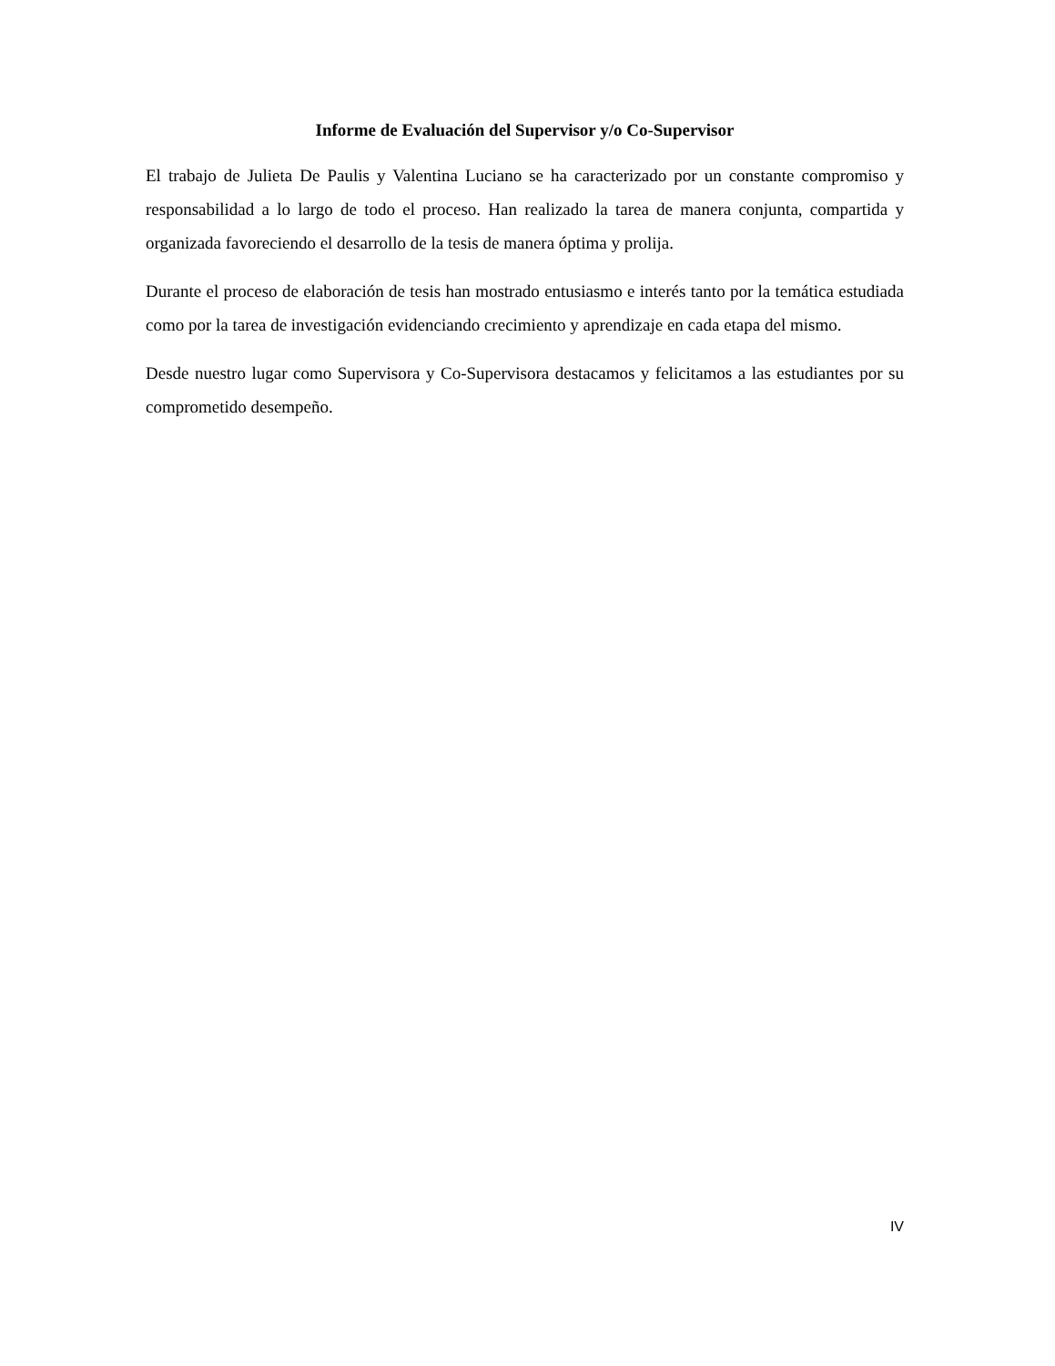Informe de Evaluación del Supervisor y/o Co-Supervisor
El trabajo de Julieta De Paulis y Valentina Luciano se ha caracterizado por un constante compromiso y responsabilidad a lo largo de todo el proceso. Han realizado la tarea de manera conjunta, compartida y organizada favoreciendo el desarrollo de la tesis de manera óptima y prolija.
Durante el proceso de elaboración de tesis han mostrado entusiasmo e interés tanto por la temática estudiada como por la tarea de investigación evidenciando crecimiento y aprendizaje en cada etapa del mismo.
Desde nuestro lugar como Supervisora y Co-Supervisora destacamos y felicitamos a las estudiantes por su comprometido desempeño.
IV